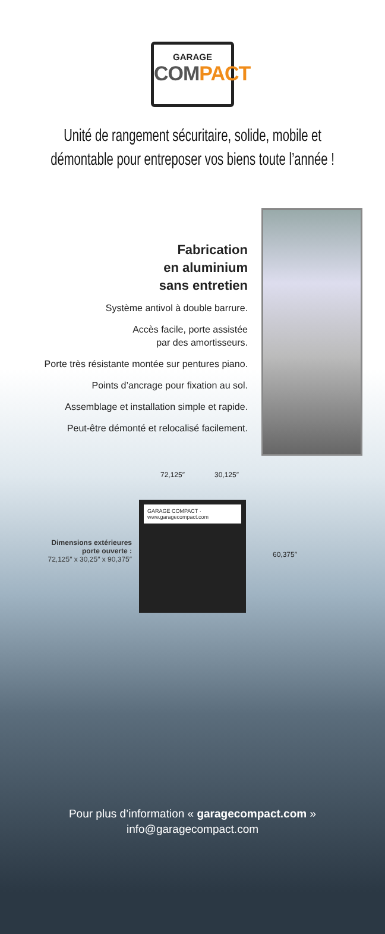GARAGE
COMPACT
Unité de rangement sécuritaire, solide, mobile et démontable pour entreposer vos biens toute l’année !
Fabrication
en aluminium
sans entretien
Système antivol à double barrure.
Accès facile, porte assistée
par des amortisseurs.
Porte très résistante montée sur pentures piano.
Points d’ancrage pour fixation au sol.
Assemblage et installation simple et rapide.
Peut-être démonté et relocalisé facilement.
72,125″ 30,125″
Dimensions extérieures
porte ouverte :
72,125″ x 30,25″ x 90,375″
GARAGE COMPACT · www.garagecompact.com
60,375″
Pour plus d’information « garagecompact.com »
info@garagecompact.com